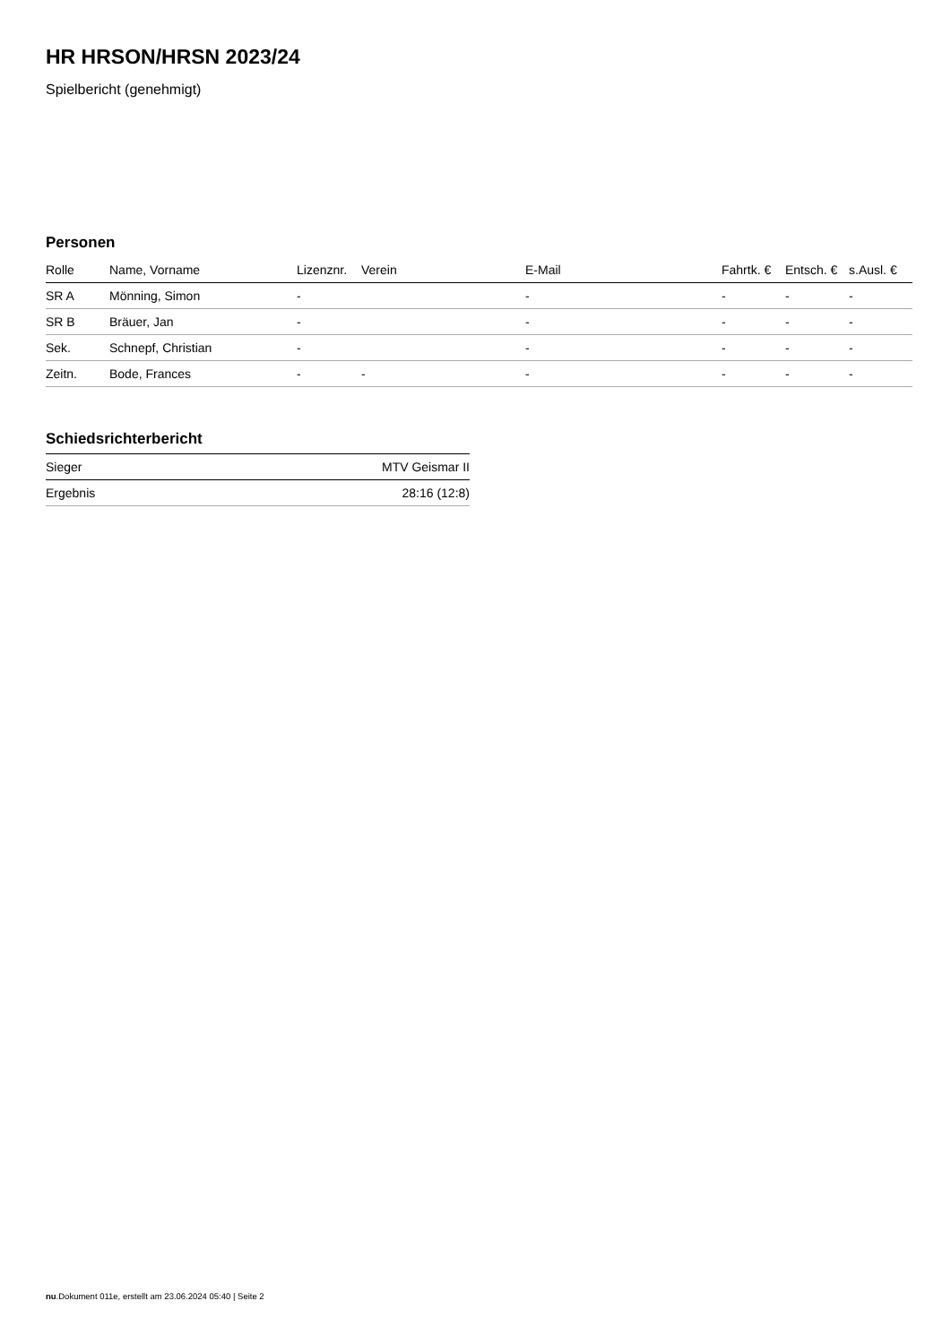HR HRSON/HRSN 2023/24
Spielbericht (genehmigt)
Personen
| Rolle | Name, Vorname | Lizenznr. | Verein | E-Mail | Fahrtk. € | Entsch. € | s.Ausl. € |
| --- | --- | --- | --- | --- | --- | --- | --- |
| SR A | Mönning, Simon | - | | - | - | - | - |
| SR B | Bräuer, Jan | - | | - | - | - | - |
| Sek. | Schnepf, Christian | - | | - | - | - | - |
| Zeitn. | Bode, Frances | - | - | - | - | - | - |
Schiedsrichterbericht
| Sieger | MTV Geismar II |
| Ergebnis | 28:16 (12:8) |
nu.Dokument 011e, erstellt am 23.06.2024 05:40 | Seite 2